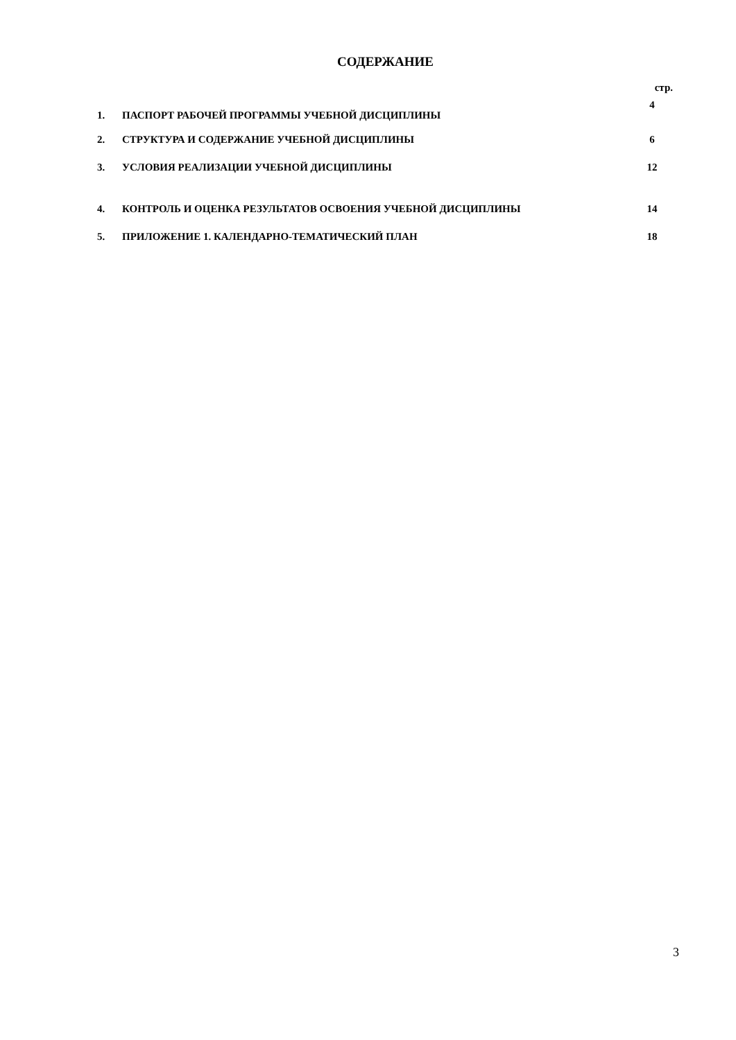СОДЕРЖАНИЕ
| | | стр. |
| 1. | ПАСПОРТ РАБОЧЕЙ ПРОГРАММЫ УЧЕБНОЙ ДИСЦИПЛИНЫ | 4 |
| 2. | СТРУКТУРА И СОДЕРЖАНИЕ УЧЕБНОЙ ДИСЦИПЛИНЫ | 6 |
| 3. | УСЛОВИЯ РЕАЛИЗАЦИИ УЧЕБНОЙ ДИСЦИПЛИНЫ | 12 |
| 4. | КОНТРОЛЬ И ОЦЕНКА РЕЗУЛЬТАТОВ ОСВОЕНИЯ УЧЕБНОЙ ДИСЦИПЛИНЫ | 14 |
| 5. | ПРИЛОЖЕНИЕ 1. КАЛЕНДАРНО-ТЕМАТИЧЕСКИЙ ПЛАН | 18 |
3